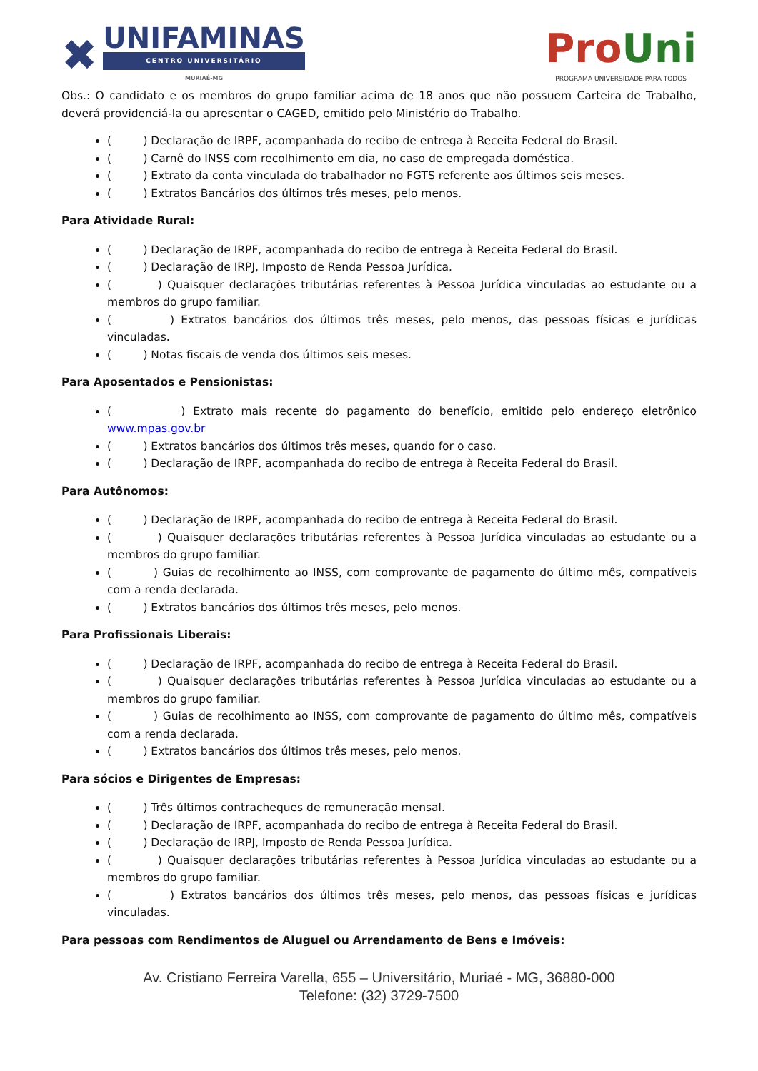✖
UNIFAMINAS
CENTRO UNIVERSITÁRIO
MURIAÉ-MG
ProUni
PROGRAMA UNIVERSIDADE PARA TODOS
Obs.: O candidato e os membros do grupo familiar acima de 18 anos que não possuem Carteira de Trabalho, deverá providenciá-la ou apresentar o CAGED, emitido pelo Ministério do Trabalho.
( ) Declaração de IRPF, acompanhada do recibo de entrega à Receita Federal do Brasil.
( ) Carnê do INSS com recolhimento em dia, no caso de empregada doméstica.
( ) Extrato da conta vinculada do trabalhador no FGTS referente aos últimos seis meses.
( ) Extratos Bancários dos últimos três meses, pelo menos.
Para Atividade Rural:
( ) Declaração de IRPF, acompanhada do recibo de entrega à Receita Federal do Brasil.
( ) Declaração de IRPJ, Imposto de Renda Pessoa Jurídica.
( ) Quaisquer declarações tributárias referentes à Pessoa Jurídica vinculadas ao estudante ou a membros do grupo familiar.
( ) Extratos bancários dos últimos três meses, pelo menos, das pessoas físicas e jurídicas vinculadas.
( ) Notas fiscais de venda dos últimos seis meses.
Para Aposentados e Pensionistas:
( ) Extrato mais recente do pagamento do benefício, emitido pelo endereço eletrônico www.mpas.gov.br
( ) Extratos bancários dos últimos três meses, quando for o caso.
( ) Declaração de IRPF, acompanhada do recibo de entrega à Receita Federal do Brasil.
Para Autônomos:
( ) Declaração de IRPF, acompanhada do recibo de entrega à Receita Federal do Brasil.
( ) Quaisquer declarações tributárias referentes à Pessoa Jurídica vinculadas ao estudante ou a membros do grupo familiar.
( ) Guias de recolhimento ao INSS, com comprovante de pagamento do último mês, compatíveis com a renda declarada.
( ) Extratos bancários dos últimos três meses, pelo menos.
Para Profissionais Liberais:
( ) Declaração de IRPF, acompanhada do recibo de entrega à Receita Federal do Brasil.
( ) Quaisquer declarações tributárias referentes à Pessoa Jurídica vinculadas ao estudante ou a membros do grupo familiar.
( ) Guias de recolhimento ao INSS, com comprovante de pagamento do último mês, compatíveis com a renda declarada.
( ) Extratos bancários dos últimos três meses, pelo menos.
Para sócios e Dirigentes de Empresas:
( ) Três últimos contracheques de remuneração mensal.
( ) Declaração de IRPF, acompanhada do recibo de entrega à Receita Federal do Brasil.
( ) Declaração de IRPJ, Imposto de Renda Pessoa Jurídica.
( ) Quaisquer declarações tributárias referentes à Pessoa Jurídica vinculadas ao estudante ou a membros do grupo familiar.
( ) Extratos bancários dos últimos três meses, pelo menos, das pessoas físicas e jurídicas vinculadas.
Para pessoas com Rendimentos de Aluguel ou Arrendamento de Bens e Imóveis:
Av. Cristiano Ferreira Varella, 655 – Universitário, Muriaé - MG, 36880-000
Telefone: (32) 3729-7500